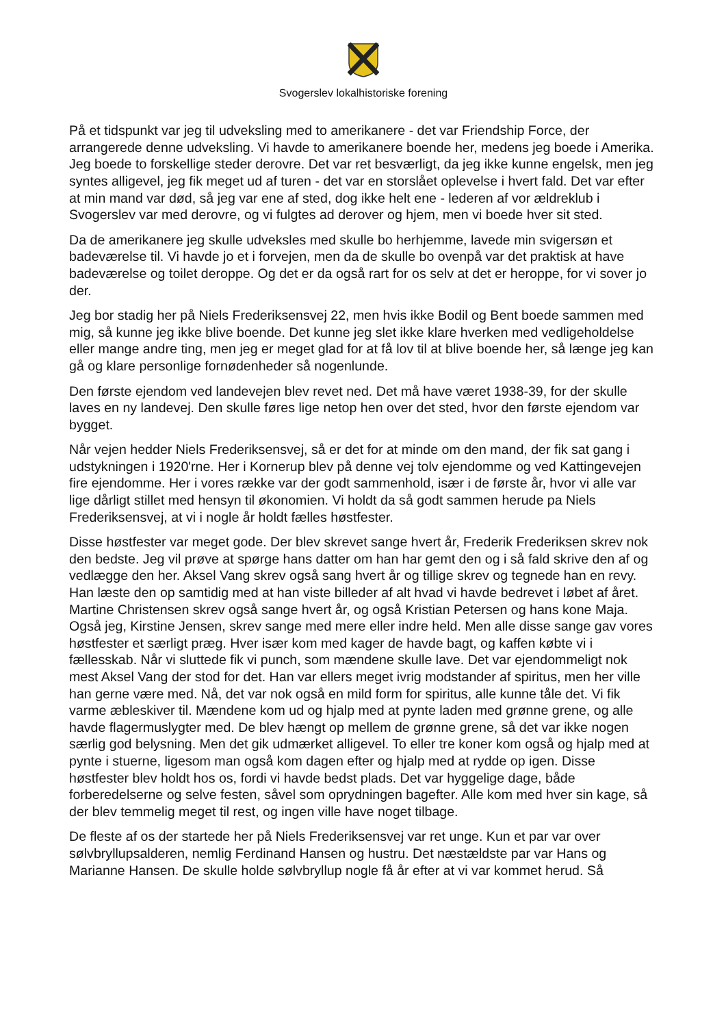Svogerslev lokalhistoriske forening
På et tidspunkt var jeg til udveksling med to amerikanere - det var Friendship Force, der arrangerede denne udveksling. Vi havde to amerikanere boende her, medens jeg boede i Amerika. Jeg boede to forskellige steder derovre. Det var ret besværligt, da jeg ikke kunne engelsk, men jeg syntes alligevel, jeg fik meget ud af turen - det var en storslået oplevelse i hvert fald. Det var efter at min mand var død, så jeg var ene af sted, dog ikke helt ene - lederen af vor ældreklub i Svogerslev var med derovre, og vi fulgtes ad derover og hjem, men vi boede hver sit sted.
Da de amerikanere jeg skulle udveksles med skulle bo herhjemme, lavede min svigersøn et badeværelse til. Vi havde jo et i forvejen, men da de skulle bo ovenpå var det praktisk at have badeværelse og toilet deroppe. Og det er da også rart for os selv at det er heroppe, for vi sover jo der.
Jeg bor stadig her på Niels Frederiksensvej 22, men hvis ikke Bodil og Bent boede sammen med mig, så kunne jeg ikke blive boende. Det kunne jeg slet ikke klare hverken med vedligeholdelse eller mange andre ting, men jeg er meget glad for at få lov til at blive boende her, så længe jeg kan gå og klare personlige fornødenheder så nogenlunde.
Den første ejendom ved landevejen blev revet ned. Det må have været 1938-39, for der skulle laves en ny landevej. Den skulle føres lige netop hen over det sted, hvor den første ejendom var bygget.
Når vejen hedder Niels Frederiksensvej, så er det for at minde om den mand, der fik sat gang i udstykningen i 1920'rne. Her i Kornerup blev på denne vej tolv ejendomme og ved Kattingevejen fire ejendomme. Her i vores række var der godt sammenhold, især i de første år, hvor vi alle var lige dårligt stillet med hensyn til økonomien. Vi holdt da så godt sammen herude pa Niels Frederiksensvej, at vi i nogle år holdt fælles høstfester.
Disse høstfester var meget gode. Der blev skrevet sange hvert år, Frederik Frederiksen skrev nok den bedste. Jeg vil prøve at spørge hans datter om han har gemt den og i så fald skrive den af og vedlægge den her. Aksel Vang skrev også sang hvert år og tillige skrev og tegnede han en revy. Han læste den op samtidig med at han viste billeder af alt hvad vi havde bedrevet i løbet af året. Martine Christensen skrev også sange hvert år, og også Kristian Petersen og hans kone Maja. Også jeg, Kirstine Jensen, skrev sange med mere eller indre held. Men alle disse sange gav vores høstfester et særligt præg. Hver især kom med kager de havde bagt, og kaffen købte vi i fællesskab. Når vi sluttede fik vi punch, som mændene skulle lave. Det var ejendommeligt nok mest Aksel Vang der stod for det. Han var ellers meget ivrig modstander af spiritus, men her ville han gerne være med. Nå, det var nok også en mild form for spiritus, alle kunne tåle det. Vi fik varme æbleskiver til. Mændene kom ud og hjalp med at pynte laden med grønne grene, og alle havde flagermuslygter med. De blev hængt op mellem de grønne grene, så det var ikke nogen særlig god belysning. Men det gik udmærket alligevel. To eller tre koner kom også og hjalp med at pynte i stuerne, ligesom man også kom dagen efter og hjalp med at rydde op igen. Disse høstfester blev holdt hos os, fordi vi havde bedst plads. Det var hyggelige dage, både forberedelserne og selve festen, såvel som oprydningen bagefter. Alle kom med hver sin kage, så der blev temmelig meget til rest, og ingen ville have noget tilbage.
De fleste af os der startede her på Niels Frederiksensvej var ret unge. Kun et par var over sølvbryllupsalderen, nemlig Ferdinand Hansen og hustru. Det næstældste par var Hans og Marianne Hansen. De skulle holde sølvbryllup nogle få år efter at vi var kommet herud. Så